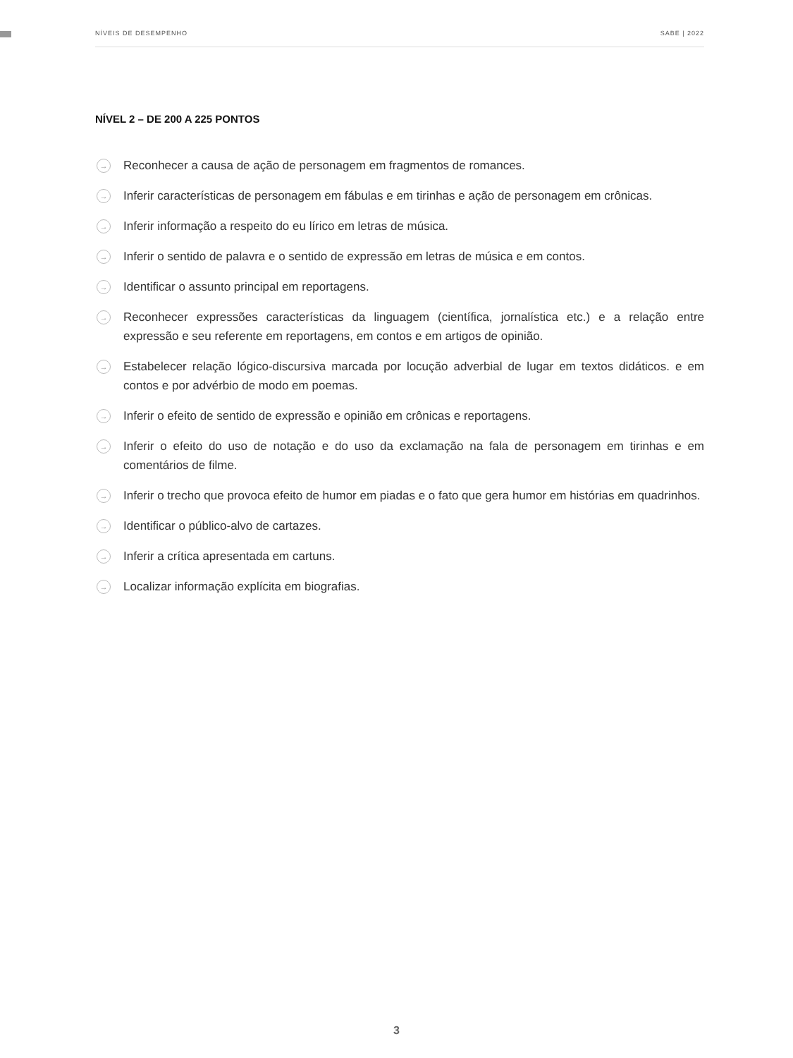NÍVEIS DE DESEMPENHO SABE | 2022
NÍVEL 2 – DE 200 A 225 PONTOS
→ Reconhecer a causa de ação de personagem em fragmentos de romances.
→ Inferir características de personagem em fábulas e em tirinhas e ação de personagem em crônicas.
→ Inferir informação a respeito do eu lírico em letras de música.
→ Inferir o sentido de palavra e o sentido de expressão em letras de música e em contos.
→ Identificar o assunto principal em reportagens.
→ Reconhecer expressões características da linguagem (científica, jornalística etc.) e a relação entre expressão e seu referente em reportagens, em contos e em artigos de opinião.
→ Estabelecer relação lógico-discursiva marcada por locução adverbial de lugar em textos didáticos. e em contos e por advérbio de modo em poemas.
→ Inferir o efeito de sentido de expressão e opinião em crônicas e reportagens.
→ Inferir o efeito do uso de notação e do uso da exclamação na fala de personagem em tirinhas e em comentários de filme.
→ Inferir o trecho que provoca efeito de humor em piadas e o fato que gera humor em histórias em quadrinhos.
→ Identificar o público-alvo de cartazes.
→ Inferir a crítica apresentada em cartuns.
→ Localizar informação explícita em biografias.
3